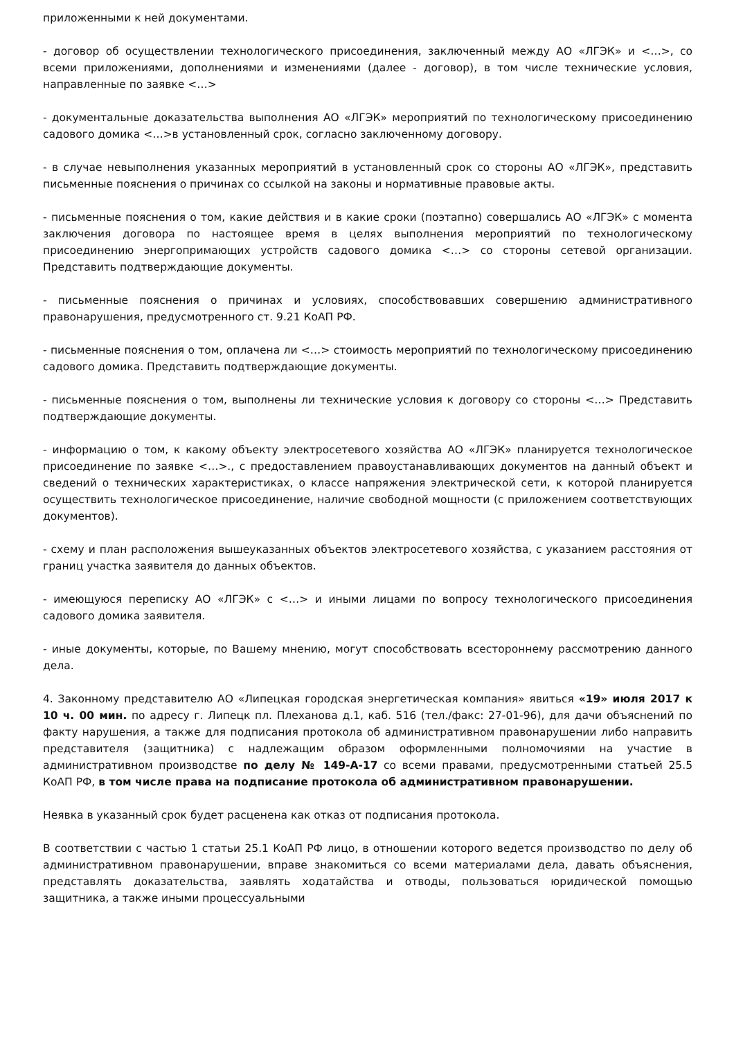приложенными к ней документами.
- договор об осуществлении технологического присоединения, заключенный между АО «ЛГЭК» и <…>, со всеми приложениями, дополнениями и изменениями (далее - договор), в том числе технические условия, направленные по заявке <…>
- документальные доказательства выполнения АО «ЛГЭК» мероприятий по технологическому присоединению садового домика <…>в установленный срок, согласно заключенному договору.
- в случае невыполнения указанных мероприятий в установленный срок со стороны АО «ЛГЭК», представить письменные пояснения о причинах со ссылкой на законы и нормативные правовые акты.
- письменные пояснения о том, какие действия и в какие сроки (поэтапно) совершались АО «ЛГЭК» с момента заключения договора по настоящее время в целях выполнения мероприятий по технологическому присоединению энергопримающих устройств садового домика <…> со стороны сетевой организации. Представить подтверждающие документы.
- письменные пояснения о причинах и условиях, способствовавших совершению административного правонарушения, предусмотренного ст. 9.21 КоАП РФ.
- письменные пояснения о том, оплачена ли <…> стоимость мероприятий по технологическому присоединению садового домика. Представить подтверждающие документы.
- письменные пояснения о том, выполнены ли технические условия к договору со стороны <…> Представить подтверждающие документы.
- информацию о том, к какому объекту электросетевого хозяйства АО «ЛГЭК» планируется технологическое присоединение по заявке <…>., с предоставлением правоустанавливающих документов на данный объект и сведений о технических характеристиках, о классе напряжения электрической сети, к которой планируется осуществить технологическое присоединение, наличие свободной мощности (с приложением соответствующих документов).
- схему и план расположения вышеуказанных объектов электросетевого хозяйства, с указанием расстояния от границ участка заявителя до данных объектов.
- имеющуюся переписку АО «ЛГЭК» с <…> и иными лицами по вопросу технологического присоединения садового домика заявителя.
- иные документы, которые, по Вашему мнению, могут способствовать всестороннему рассмотрению данного дела.
4. Законному представителю АО «Липецкая городская энергетическая компания» явиться «19» июля 2017 к 10 ч. 00 мин. по адресу г. Липецк пл. Плеханова д.1, каб. 516 (тел./факс: 27-01-96), для дачи объяснений по факту нарушения, а также для подписания протокола об административном правонарушении либо направить представителя (защитника) с надлежащим образом оформленными полномочиями на участие в административном производстве по делу № 149-А-17 со всеми правами, предусмотренными статьей 25.5 КоАП РФ, в том числе права на подписание протокола об административном правонарушении.
Неявка в указанный срок будет расценена как отказ от подписания протокола.
В соответствии с частью 1 статьи 25.1 КоАП РФ лицо, в отношении которого ведется производство по делу об административном правонарушении, вправе знакомиться со всеми материалами дела, давать объяснения, представлять доказательства, заявлять ходатайства и отводы, пользоваться юридической помощью защитника, а также иными процессуальными